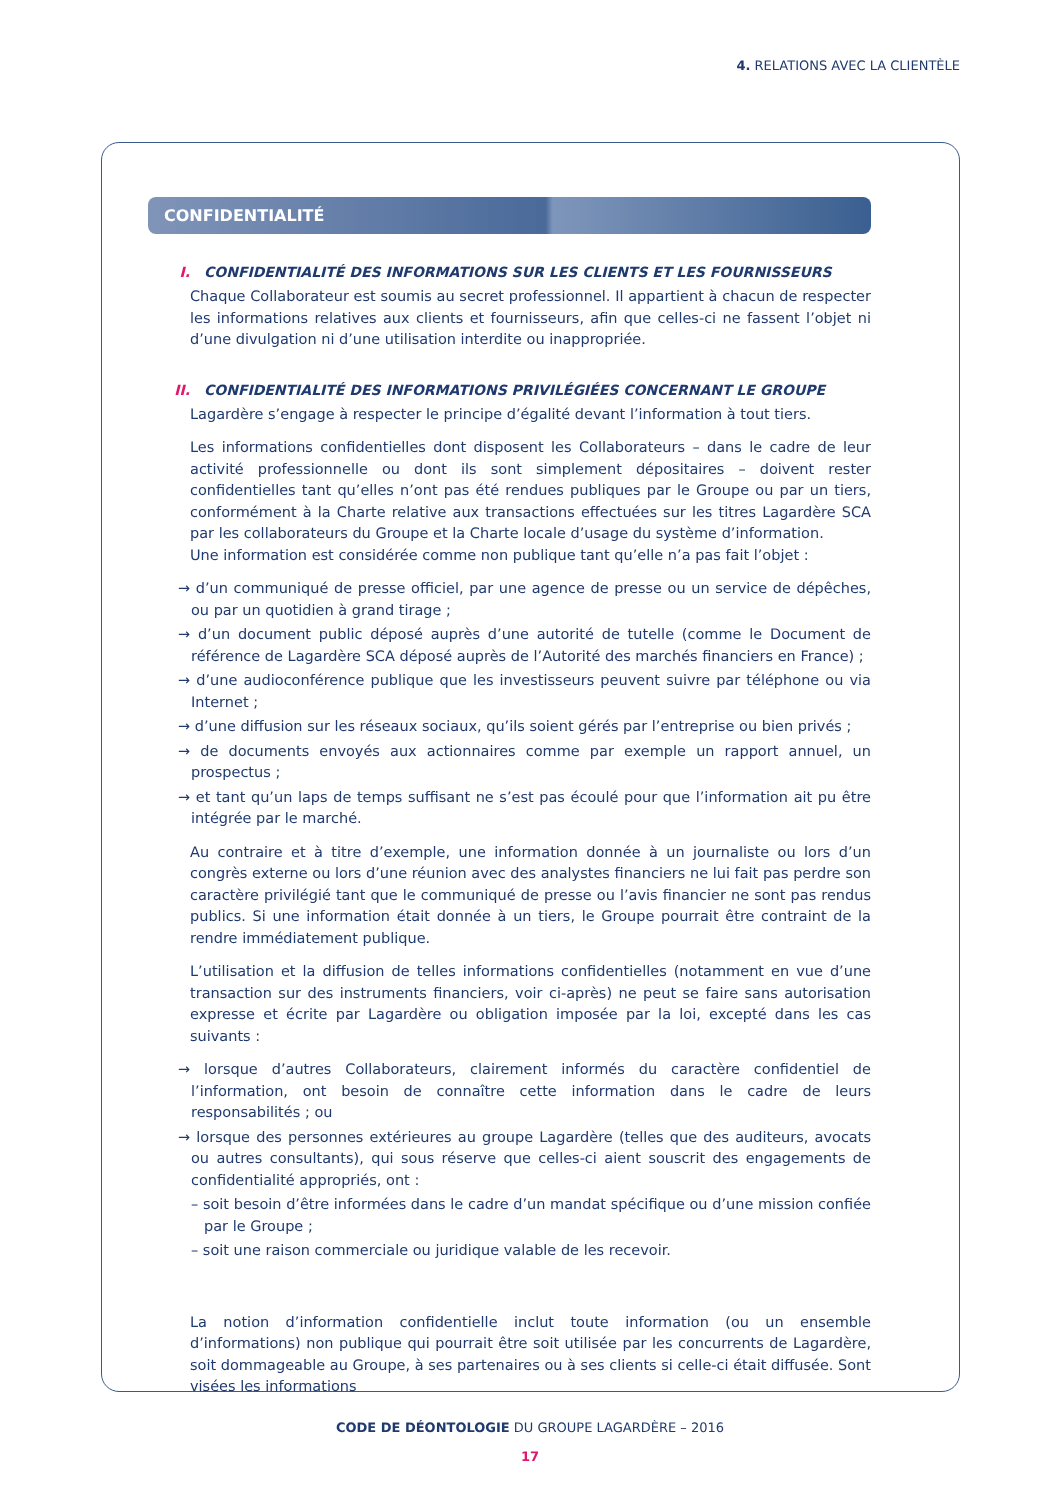4. RELATIONS AVEC LA CLIENTÈLE
CONFIDENTIALITÉ
I. CONFIDENTIALITÉ DES INFORMATIONS SUR LES CLIENTS ET LES FOURNISSEURS
Chaque Collaborateur est soumis au secret professionnel. Il appartient à chacun de respecter les informations relatives aux clients et fournisseurs, afin que celles-ci ne fassent l’objet ni d’une divulgation ni d’une utilisation interdite ou inappropriée.
II. CONFIDENTIALITÉ DES INFORMATIONS PRIVILÉGIÉES CONCERNANT LE GROUPE
Lagardère s’engage à respecter le principe d’égalité devant l’information à tout tiers.
Les informations confidentielles dont disposent les Collaborateurs – dans le cadre de leur activité professionnelle ou dont ils sont simplement dépositaires – doivent rester confidentielles tant qu’elles n’ont pas été rendues publiques par le Groupe ou par un tiers, conformément à la Charte relative aux transactions effectuées sur les titres Lagardère SCA par les collaborateurs du Groupe et la Charte locale d’usage du système d’information.
Une information est considérée comme non publique tant qu’elle n’a pas fait l’objet :
→ d’un communiqué de presse officiel, par une agence de presse ou un service de dépêches, ou par un quotidien à grand tirage ;
→ d’un document public déposé auprès d’une autorité de tutelle (comme le Document de référence de Lagardère SCA déposé auprès de l’Autorité des marchés financiers en France) ;
→ d’une audioconférence publique que les investisseurs peuvent suivre par téléphone ou via Internet ;
→ d’une diffusion sur les réseaux sociaux, qu’ils soient gérés par l’entreprise ou bien privés ;
→ de documents envoyés aux actionnaires comme par exemple un rapport annuel, un prospectus ;
→ et tant qu’un laps de temps suffisant ne s’est pas écoulé pour que l’information ait pu être intégrée par le marché.
Au contraire et à titre d’exemple, une information donnée à un journaliste ou lors d’un congrès externe ou lors d’une réunion avec des analystes financiers ne lui fait pas perdre son caractère privilégié tant que le communiqué de presse ou l’avis financier ne sont pas rendus publics. Si une information était donnée à un tiers, le Groupe pourrait être contraint de la rendre immédiatement publique.
L’utilisation et la diffusion de telles informations confidentielles (notamment en vue d’une transaction sur des instruments financiers, voir ci-après) ne peut se faire sans autorisation expresse et écrite par Lagardère ou obligation imposée par la loi, excepté dans les cas suivants :
→ lorsque d’autres Collaborateurs, clairement informés du caractère confidentiel de l’information, ont besoin de connaître cette information dans le cadre de leurs responsabilités ; ou
→ lorsque des personnes extérieures au groupe Lagardère (telles que des auditeurs, avocats ou autres consultants), qui sous réserve que celles-ci aient souscrit des engagements de confidentialité appropriés, ont :
– soit besoin d’être informées dans le cadre d’un mandat spécifique ou d’une mission confiée par le Groupe ;
– soit une raison commerciale ou juridique valable de les recevoir.
La notion d’information confidentielle inclut toute information (ou un ensemble d’informations) non publique qui pourrait être soit utilisée par les concurrents de Lagardère, soit dommageable au Groupe, à ses partenaires ou à ses clients si celle-ci était diffusée. Sont visées les informations
CODE DE DÉONTOLOGIE DU GROUPE LAGARDÈRE – 2016
17